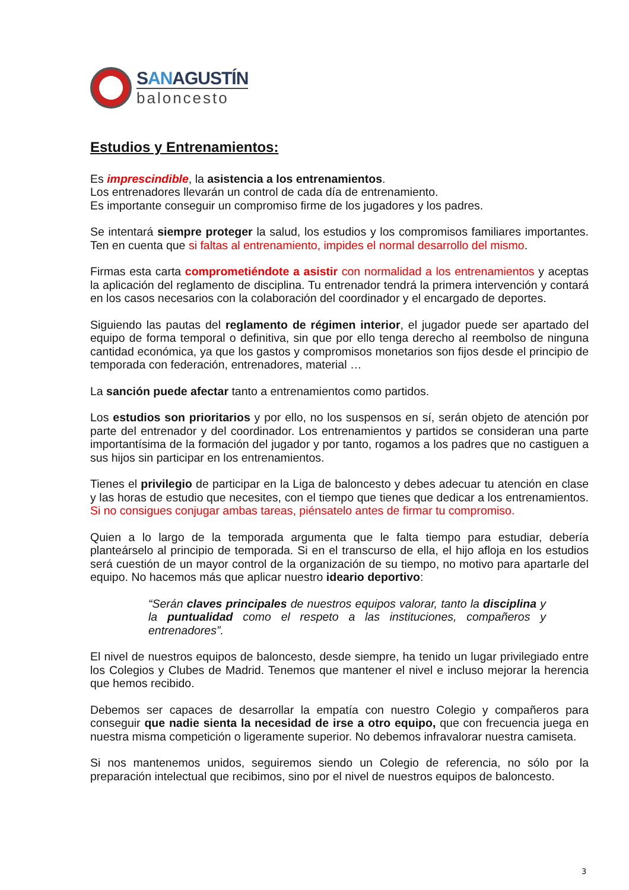SANAGUSTÍN
baloncesto
Estudios y Entrenamientos:
Es imprescindible, la asistencia a los entrenamientos.
Los entrenadores llevarán un control de cada día de entrenamiento.
Es importante conseguir un compromiso firme de los jugadores y los padres.
Se intentará siempre proteger la salud, los estudios y los compromisos familiares importantes. Ten en cuenta que si faltas al entrenamiento, impides el normal desarrollo del mismo.
Firmas esta carta comprometiéndote a asistir con normalidad a los entrenamientos y aceptas la aplicación del reglamento de disciplina. Tu entrenador tendrá la primera intervención y contará en los casos necesarios con la colaboración del coordinador y el encargado de deportes.
Siguiendo las pautas del reglamento de régimen interior, el jugador puede ser apartado del equipo de forma temporal o definitiva, sin que por ello tenga derecho al reembolso de ninguna cantidad económica, ya que los gastos y compromisos monetarios son fijos desde el principio de temporada con federación, entrenadores, material …
La sanción puede afectar tanto a entrenamientos como partidos.
Los estudios son prioritarios y por ello, no los suspensos en sí, serán objeto de atención por parte del entrenador y del coordinador. Los entrenamientos y partidos se consideran una parte importantísima de la formación del jugador y por tanto, rogamos a los padres que no castiguen a sus hijos sin participar en los entrenamientos.
Tienes el privilegio de participar en la Liga de baloncesto y debes adecuar tu atención en clase y las horas de estudio que necesites, con el tiempo que tienes que dedicar a los entrenamientos. Si no consigues conjugar ambas tareas, piénsatelo antes de firmar tu compromiso.
Quien a lo largo de la temporada argumenta que le falta tiempo para estudiar, debería planteárselo al principio de temporada. Si en el transcurso de ella, el hijo afloja en los estudios será cuestión de un mayor control de la organización de su tiempo, no motivo para apartarle del equipo. No hacemos más que aplicar nuestro ideario deportivo:
“Serán claves principales de nuestros equipos valorar, tanto la disciplina y la puntualidad como el respeto a las instituciones, compañeros y entrenadores”.
El nivel de nuestros equipos de baloncesto, desde siempre, ha tenido un lugar privilegiado entre los Colegios y Clubes de Madrid. Tenemos que mantener el nivel e incluso mejorar la herencia que hemos recibido.
Debemos ser capaces de desarrollar la empatía con nuestro Colegio y compañeros para conseguir que nadie sienta la necesidad de irse a otro equipo, que con frecuencia juega en nuestra misma competición o ligeramente superior. No debemos infravalorar nuestra camiseta.
Si nos mantenemos unidos, seguiremos siendo un Colegio de referencia, no sólo por la preparación intelectual que recibimos, sino por el nivel de nuestros equipos de baloncesto.
3